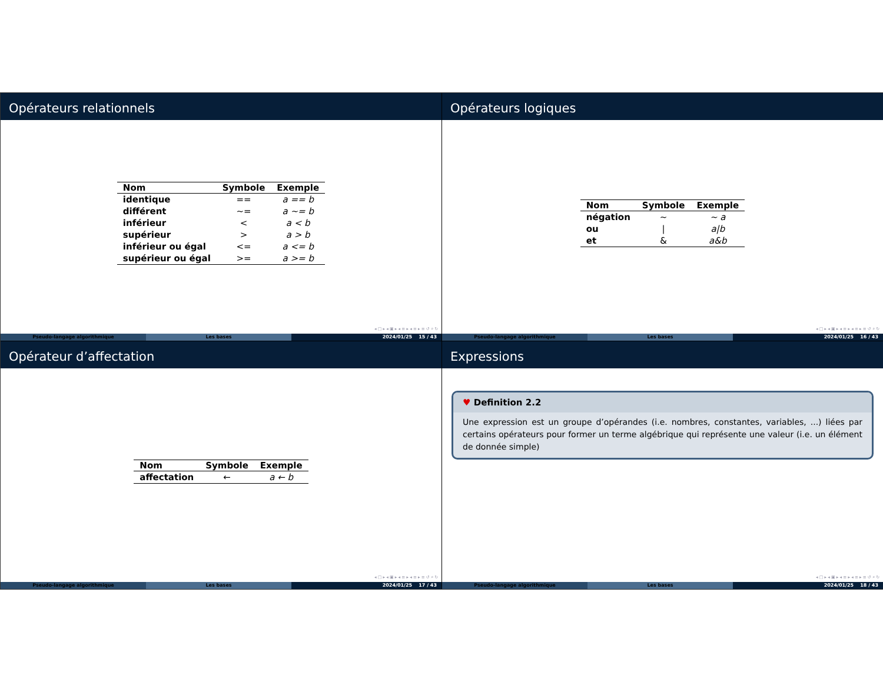Opérateurs relationnels
| Nom | Symbole | Exemple |
| --- | --- | --- |
| identique | == | a == b |
| différent | ~= | a ~= b |
| inférieur | < | a < b |
| supérieur | > | a > b |
| inférieur ou égal | <= | a <= b |
| supérieur ou égal | >= | a >= b |
◂ □ ▸ ◂ ▣ ▸ ◂ ≡ ▸ ◂ ≡ ▸ ≡ ↺ ⌕ ↻
Pseudo-langage algorithmique Les bases 2024/01/25 15 / 43
Opérateurs logiques
| Nom | Symbole | Exemple |
| --- | --- | --- |
| négation | ~ | ~ a |
| ou | / | a/b |
| et | & | a&b |
◂ □ ▸ ◂ ▣ ▸ ◂ ≡ ▸ ◂ ≡ ▸ ≡ ↺ ⌕ ↻
Pseudo-langage algorithmique Les bases 2024/01/25 16 / 43
Opérateur d’affectation
| Nom | Symbole | Exemple |
| --- | --- | --- |
| affectation | ← | a ← b |
◂ □ ▸ ◂ ▣ ▸ ◂ ≡ ▸ ◂ ≡ ▸ ≡ ↺ ⌕ ↻
Pseudo-langage algorithmique Les bases 2024/01/25 17 / 43
Expressions
♥ Definition 2.2
Une expression est un groupe d’opérandes (i.e. nombres, constantes, variables, ...) liées par certains opérateurs pour former un terme algébrique qui représente une valeur (i.e. un élément de donnée simple)
◂ □ ▸ ◂ ▣ ▸ ◂ ≡ ▸ ◂ ≡ ▸ ≡ ↺ ⌕ ↻
Pseudo-langage algorithmique Les bases 2024/01/25 18 / 43